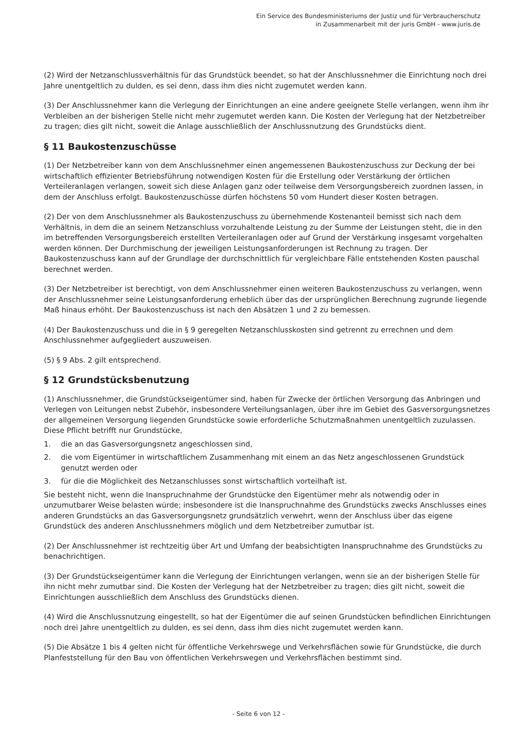Ein Service des Bundesministeriums der Justiz und für Verbraucherschutz
in Zusammenarbeit mit der juris GmbH - www.juris.de
(2) Wird der Netzanschlussverhältnis für das Grundstück beendet, so hat der Anschlussnehmer die Einrichtung noch drei Jahre unentgeltlich zu dulden, es sei denn, dass ihm dies nicht zugemutet werden kann.
(3) Der Anschlussnehmer kann die Verlegung der Einrichtungen an eine andere geeignete Stelle verlangen, wenn ihm ihr Verbleiben an der bisherigen Stelle nicht mehr zugemutet werden kann. Die Kosten der Verlegung hat der Netzbetreiber zu tragen; dies gilt nicht, soweit die Anlage ausschließlich der Anschlussnutzung des Grundstücks dient.
§ 11 Baukostenzuschüsse
(1) Der Netzbetreiber kann von dem Anschlussnehmer einen angemessenen Baukostenzuschuss zur Deckung der bei wirtschaftlich effizienter Betriebsführung notwendigen Kosten für die Erstellung oder Verstärkung der örtlichen Verteileranlagen verlangen, soweit sich diese Anlagen ganz oder teilweise dem Versorgungsbereich zuordnen lassen, in dem der Anschluss erfolgt. Baukostenzuschüsse dürfen höchstens 50 vom Hundert dieser Kosten betragen.
(2) Der von dem Anschlussnehmer als Baukostenzuschuss zu übernehmende Kostenanteil bemisst sich nach dem Verhältnis, in dem die an seinem Netzanschluss vorzuhaltende Leistung zu der Summe der Leistungen steht, die in den im betreffenden Versorgungsbereich erstellten Verteileranlagen oder auf Grund der Verstärkung insgesamt vorgehalten werden können. Der Durchmischung der jeweiligen Leistungsanforderungen ist Rechnung zu tragen. Der Baukostenzuschuss kann auf der Grundlage der durchschnittlich für vergleichbare Fälle entstehenden Kosten pauschal berechnet werden.
(3) Der Netzbetreiber ist berechtigt, von dem Anschlussnehmer einen weiteren Baukostenzuschuss zu verlangen, wenn der Anschlussnehmer seine Leistungsanforderung erheblich über das der ursprünglichen Berechnung zugrunde liegende Maß hinaus erhöht. Der Baukostenzuschuss ist nach den Absätzen 1 und 2 zu bemessen.
(4) Der Baukostenzuschuss und die in § 9 geregelten Netzanschlusskosten sind getrennt zu errechnen und dem Anschlussnehmer aufgegliedert auszuweisen.
(5) § 9 Abs. 2 gilt entsprechend.
§ 12 Grundstücksbenutzung
(1) Anschlussnehmer, die Grundstückseigentümer sind, haben für Zwecke der örtlichen Versorgung das Anbringen und Verlegen von Leitungen nebst Zubehör, insbesondere Verteilungsanlagen, über ihre im Gebiet des Gasversorgungsnetzes der allgemeinen Versorgung liegenden Grundstücke sowie erforderliche Schutzmaßnahmen unentgeltlich zuzulassen. Diese Pflicht betrifft nur Grundstücke,
1. die an das Gasversorgungsnetz angeschlossen sind,
2. die vom Eigentümer in wirtschaftlichem Zusammenhang mit einem an das Netz angeschlossenen Grundstück genutzt werden oder
3. für die die Möglichkeit des Netzanschlusses sonst wirtschaftlich vorteilhaft ist.
Sie besteht nicht, wenn die Inanspruchnahme der Grundstücke den Eigentümer mehr als notwendig oder in unzumutbarer Weise belasten würde; insbesondere ist die Inanspruchnahme des Grundstücks zwecks Anschlusses eines anderen Grundstücks an das Gasversorgungsnetz grundsätzlich verwehrt, wenn der Anschluss über das eigene Grundstück des anderen Anschlussnehmers möglich und dem Netzbetreiber zumutbar ist.
(2) Der Anschlussnehmer ist rechtzeitig über Art und Umfang der beabsichtigten Inanspruchnahme des Grundstücks zu benachrichtigen.
(3) Der Grundstückseigentümer kann die Verlegung der Einrichtungen verlangen, wenn sie an der bisherigen Stelle für ihn nicht mehr zumutbar sind. Die Kosten der Verlegung hat der Netzbetreiber zu tragen; dies gilt nicht, soweit die Einrichtungen ausschließlich dem Anschluss des Grundstücks dienen.
(4) Wird die Anschlussnutzung eingestellt, so hat der Eigentümer die auf seinen Grundstücken befindlichen Einrichtungen noch drei Jahre unentgeltlich zu dulden, es sei denn, dass ihm dies nicht zugemutet werden kann.
(5) Die Absätze 1 bis 4 gelten nicht für öffentliche Verkehrswege und Verkehrsflächen sowie für Grundstücke, die durch Planfeststellung für den Bau von öffentlichen Verkehrswegen und Verkehrsflächen bestimmt sind.
- Seite 6 von 12 -